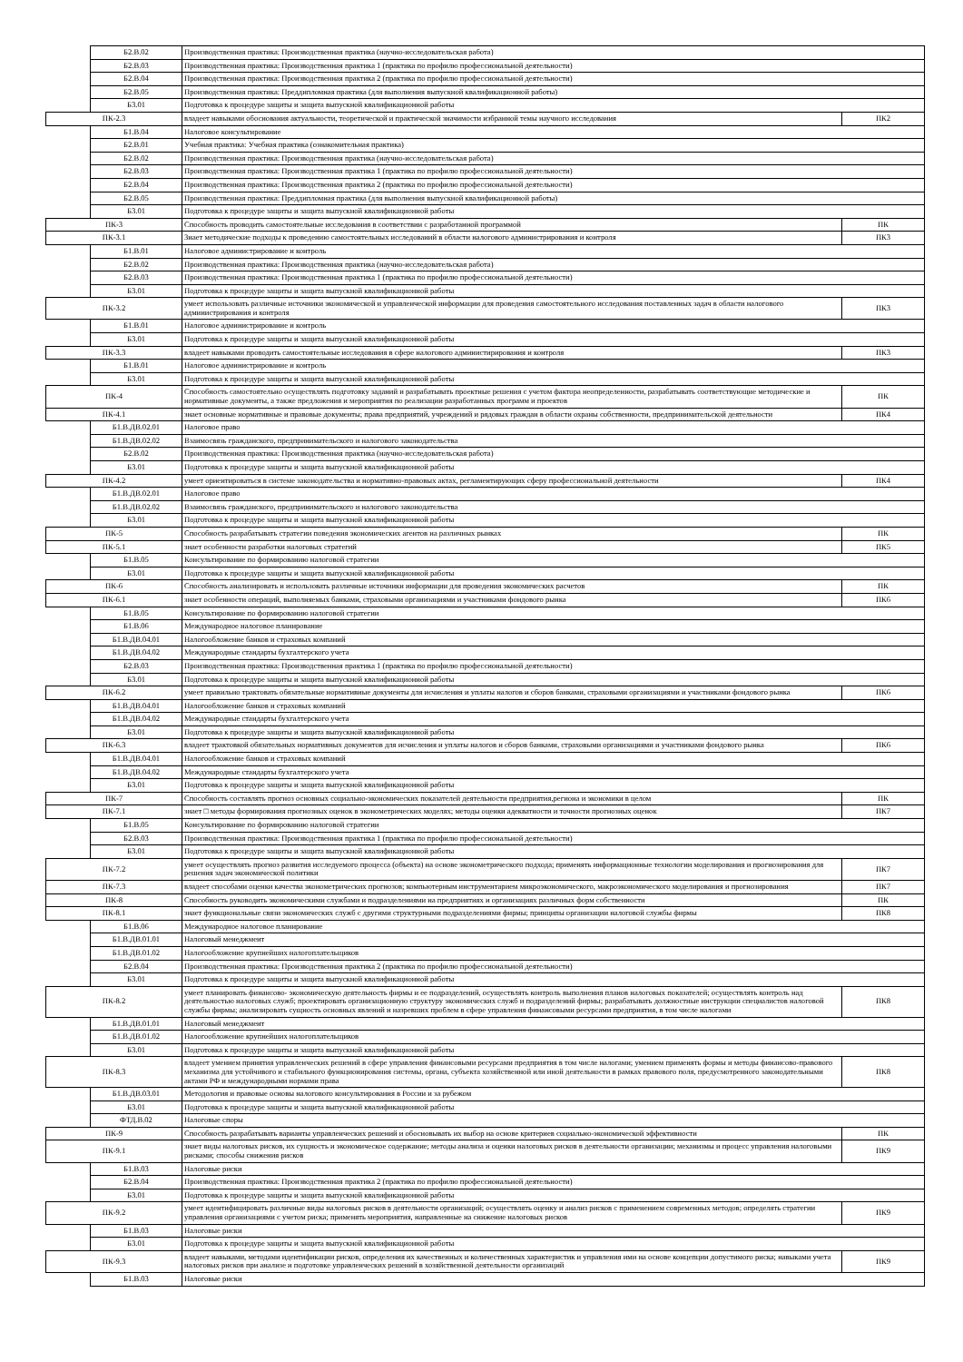| | Б2.В.02 | Производственная практика: Производственная практика (научно-исследовательская работа) | |
| | Б2.В.03 | Производственная практика: Производственная практика 1 (практика по профилю профессиональной деятельности) | |
| | Б2.В.04 | Производственная практика: Производственная практика 2 (практика по профилю профессиональной деятельности) | |
| | Б2.В.05 | Производственная практика: Преддипломная практика (для выполнения выпускной квалификационной работы) | |
| | Б3.01 | Подготовка к процедуре защиты и защита выпускной квалификационной работы | |
| ПК-2.3 | | владеет навыками обоснования актуальности, теоретической и практической значимости избранной темы научного исследования | ПК2 |
| | Б1.В.04 | Налоговое консультирование | |
| | Б2.В.01 | Учебная практика: Учебная практика (ознакомительная практика) | |
| | Б2.В.02 | Производственная практика: Производственная практика (научно-исследовательская работа) | |
| | Б2.В.03 | Производственная практика: Производственная практика 1 (практика по профилю профессиональной деятельности) | |
| | Б2.В.04 | Производственная практика: Производственная практика 2 (практика по профилю профессиональной деятельности) | |
| | Б2.В.05 | Производственная практика: Преддипломная практика (для выполнения выпускной квалификационной работы) | |
| | Б3.01 | Подготовка к процедуре защиты и защита выпускной квалификационной работы | |
| ПК-3 | | Способность проводить самостоятельные исследования в соответствии с разработанной программой | ПК |
| ПК-3.1 | | Знает методические подходы к проведению самостоятельных исследований в области налогового администрирования и контроля | ПК3 |
| | Б1.В.01 | Налоговое администрирование и контроль | |
| | Б2.В.02 | Производственная практика: Производственная практика (научно-исследовательская работа) | |
| | Б2.В.03 | Производственная практика: Производственная практика 1 (практика по профилю профессиональной деятельности) | |
| | Б3.01 | Подготовка к процедуре защиты и защита выпускной квалификационной работы | |
| ПК-3.2 | | умеет использовать различные источники экономической и управленческой информации для проведения самостоятельного исследования поставленных задач в области налогового администрирования и контроля | ПК3 |
| | Б1.В.01 | Налоговое администрирование и контроль | |
| | Б3.01 | Подготовка к процедуре защиты и защита выпускной квалификационной работы | |
| ПК-3.3 | | владеет навыками проводить самостоятельные исследования в сфере налогового администирирования и контроля | ПК3 |
| | Б1.В.01 | Налоговое администрирование и контроль | |
| | Б3.01 | Подготовка к процедуре защиты и защита выпускной квалификационной работы | |
| ПК-4 | | Способность самостоятельно осуществлять подготовку заданий и разрабатывать проектные решения с учетом фактора неопределенности, разрабатывать соответствующие методические и нормативные документы, а также предложения и мероприятия по реализации разработанных программ и проектов | ПК |
| ПК-4.1 | | знает основные нормативные и правовые документы; права предприятий, учреждений и рядовых граждан в области охраны собственности, предпринимательской деятельности | ПК4 |
| | Б1.В.ДВ.02.01 | Налоговое право | |
| | Б1.В.ДВ.02.02 | Взаимосвязь гражданского, предпринимательского и налогового законодательства | |
| | Б2.В.02 | Производственная практика: Производственная практика (научно-исследовательская работа) | |
| | Б3.01 | Подготовка к процедуре защиты и защита выпускной квалификационной работы | |
| ПК-4.2 | | умеет ориентироваться в системе законодательства и нормативно-правовых актах, регламентирующих сферу профессиональной деятельности | ПК4 |
| | Б1.В.ДВ.02.01 | Налоговое право | |
| | Б1.В.ДВ.02.02 | Взаимосвязь гражданского, предпринимательского и налогового законодательства | |
| | Б3.01 | Подготовка к процедуре защиты и защита выпускной квалификационной работы | |
| ПК-5 | | Способность разрабатывать стратегии поведения экономических агентов на различных рынках | ПК |
| ПК-5.1 | | знает особенности разработки налоговых стратегий | ПК5 |
| | Б1.В.05 | Консультирование по формированию налоговой стратегии | |
| | Б3.01 | Подготовка к процедуре защиты и защита выпускной квалификационной работы | |
| ПК-6 | | Способность анализировать и использовать различные источники информации для проведения экономических расчетов | ПК |
| ПК-6.1 | | знает особенности операций, выполняемых банками, страховыми организациями и участниками фондового рынка | ПК6 |
| | Б1.В.05 | Консультирование по формированию налоговой стратегии | |
| | Б1.В.06 | Международное налоговое планирование | |
| | Б1.В.ДВ.04.01 | Налогообложение банков и страховых компаний | |
| | Б1.В.ДВ.04.02 | Международные стандарты бухгалтерского учета | |
| | Б2.В.03 | Производственная практика: Производственная практика 1 (практика по профилю профессиональной деятельности) | |
| | Б3.01 | Подготовка к процедуре защиты и защита выпускной квалификационной работы | |
| ПК-6.2 | | умеет правильно трактовать обязательные нормативные документы для исчисления и уплаты налогов и сборов банками, страховыми организациями и участниками фондового рынка | ПК6 |
| | Б1.В.ДВ.04.01 | Налогообложение банков и страховых компаний | |
| | Б1.В.ДВ.04.02 | Международные стандарты бухгалтерского учета | |
| | Б3.01 | Подготовка к процедуре защиты и защита выпускной квалификационной работы | |
| ПК-6.3 | | владеет трактовкой обязательных нормативных документов для исчисления и уплаты налогов и сборов банками, страховыми организациями и участниками фондового рынка | ПК6 |
| | Б1.В.ДВ.04.01 | Налогообложение банков и страховых компаний | |
| | Б1.В.ДВ.04.02 | Международные стандарты бухгалтерского учета | |
| | Б3.01 | Подготовка к процедуре защиты и защита выпускной квалификационной работы | |
| ПК-7 | | Способность составлять прогноз основных социально-экономических показателей деятельности предприятия,региона и экономики в целом | ПК |
| ПК-7.1 | | знает □ методы формирования прогнозных оценок в эконометрических моделях; методы оценки адекватности и точности прогнозных оценок | ПК7 |
| | Б1.В.05 | Консультирование по формированию налоговой стратегии | |
| | Б2.В.03 | Производственная практика: Производственная практика 1 (практика по профилю профессиональной деятельности) | |
| | Б3.01 | Подготовка к процедуре защиты и защита выпускной квалификационной работы | |
| ПК-7.2 | | умеет осуществлять прогноз развития исследуемого процесса (объекта) на основе эконометрического подхода; применять информационные технологии моделирования и прогнозирования для решения задач экономической политики | ПК7 |
| ПК-7.3 | | владеет способами оценки качества эконометрических прогнозов; компьютерным инструментарием микроэкономического, макроэкономического моделирования и прогнозирования | ПК7 |
| ПК-8 | | Способность руководить экономическими службами и подразделениями на предприятиях и организациях различных форм собственности | ПК |
| ПК-8.1 | | знает функциональные связи экономических служб с другими структурными подразделениями фирмы; принципы организации налоговой службы фирмы | ПК8 |
| | Б1.В.06 | Международное налоговое планирование | |
| | Б1.В.ДВ.01.01 | Налоговый менеджмент | |
| | Б1.В.ДВ.01.02 | Налогообложение крупнейших налогоплательщиков | |
| | Б2.В.04 | Производственная практика: Производственная практика 2 (практика по профилю профессиональной деятельности) | |
| | Б3.01 | Подготовка к процедуре защиты и защита выпускной квалификационной работы | |
| ПК-8.2 | | умеет планировать финансово- экономическую деятельность фирмы и ее подразделений, осуществлять контроль выполнения планов налоговых показателей; осуществлять контроль над деятельностью налоговых служб; проектировать организационную структуру экономических служб и подразделений фирмы; разрабатывать должностные инструкции специалистов налоговой службы фирмы; анализировать сущность основных явлений и назревших проблем в сфере управления финансовыми ресурсами предприятия, в том числе налогами | ПК8 |
| | Б1.В.ДВ.01.01 | Налоговый менеджмент | |
| | Б1.В.ДВ.01.02 | Налогообложение крупнейших налогоплательщиков | |
| | Б3.01 | Подготовка к процедуре защиты и защита выпускной квалификационной работы | |
| ПК-8.3 | | владеет умением принятия управленческих решений в сфере управления финансовыми ресурсами предприятия в том числе налогами; умением применять формы и методы финансово-правового механизма для устойчивого и стабильного функционирования системы, органа, субъекта хозяйственной или иной деятельности в рамках правового поля, предусмотренного законодательными актами РФ и международными нормами права | ПК8 |
| | Б1.В.ДВ.03.01 | Методология и правовые основы налогового консультирования в России и за рубежом | |
| | Б3.01 | Подготовка к процедуре защиты и защита выпускной квалификационной работы | |
| | ФТД.В.02 | Налоговые споры | |
| ПК-9 | | Способность разрабатывать варианты управленческих решений и обосновывать их выбор на основе критериев социально-экономической эффективности | ПК |
| ПК-9.1 | | знает виды налоговых рисков, их сущность и экономическое содержание; методы анализа и оценки налоговых рисков в деятельности организации; механизмы и процесс управления налоговыми рисками; способы снижения рисков | ПК9 |
| | Б1.В.03 | Налоговые риски | |
| | Б2.В.04 | Производственная практика: Производственная практика 2 (практика по профилю профессиональной деятельности) | |
| | Б3.01 | Подготовка к процедуре защиты и защита выпускной квалификационной работы | |
| ПК-9.2 | | умеет идентифицировать различные виды налоговых рисков в деятельности организаций; осуществлять оценку и анализ рисков с применением современных методов; определять стратегии управления организациями с учетом риска; применять мероприятия, направленные на снижение налоговых рисков | ПК9 |
| | Б1.В.03 | Налоговые риски | |
| | Б3.01 | Подготовка к процедуре защиты и защита выпускной квалификационной работы | |
| ПК-9.3 | | владеет навыками, методами идентификации рисков, определения их качественных и количественных характеристик и управления ими на основе концепции допустимого риска; навыками учета налоговых рисков при анализе и подготовке управленческих решений в хозяйственной деятельности организаций | ПК9 |
| | Б1.В.03 | Налоговые риски | |